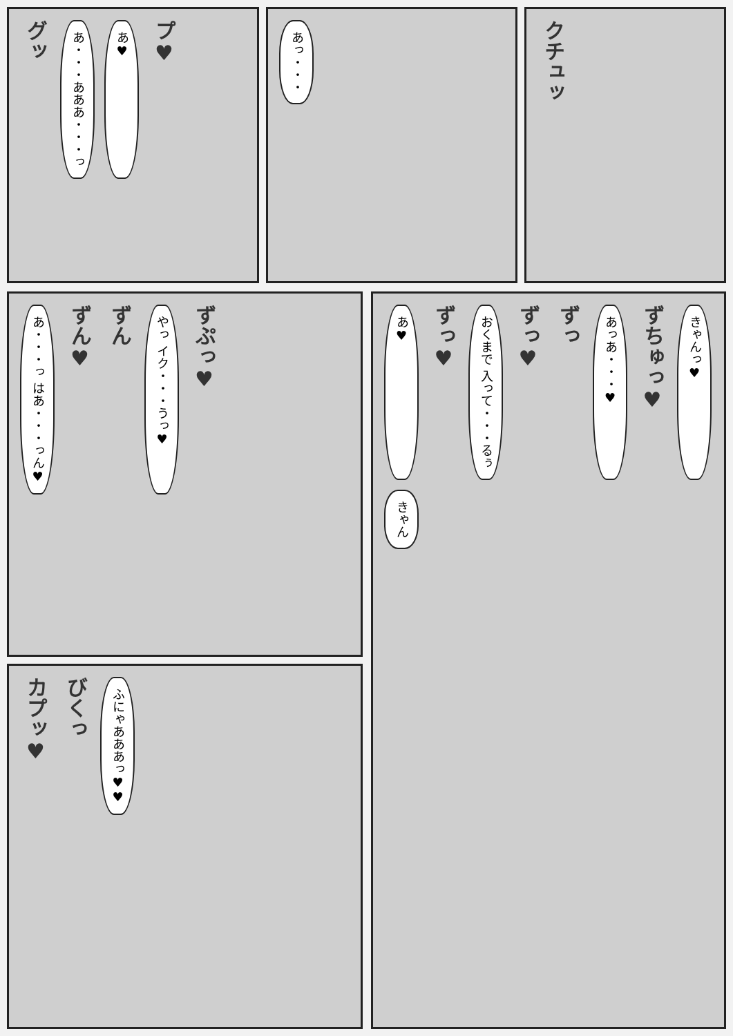グッ あ・・・あああ・・・っ あ♥ プ♥
あっ・・・
クチュッ
あ・・・っ はあ・・・っん♥ ずん♥ ずん やっ イク・・・うっ♥ ずぷっ♥
カプッ♥ びくっ ふにゃあああっ♥♥
あ♥ ずっ♥ おくまで 入って・・・るぅ ずっ♥ ずっ あっあ・・・♥ ずちゅっ♥ きゃんっ♥ きゃん